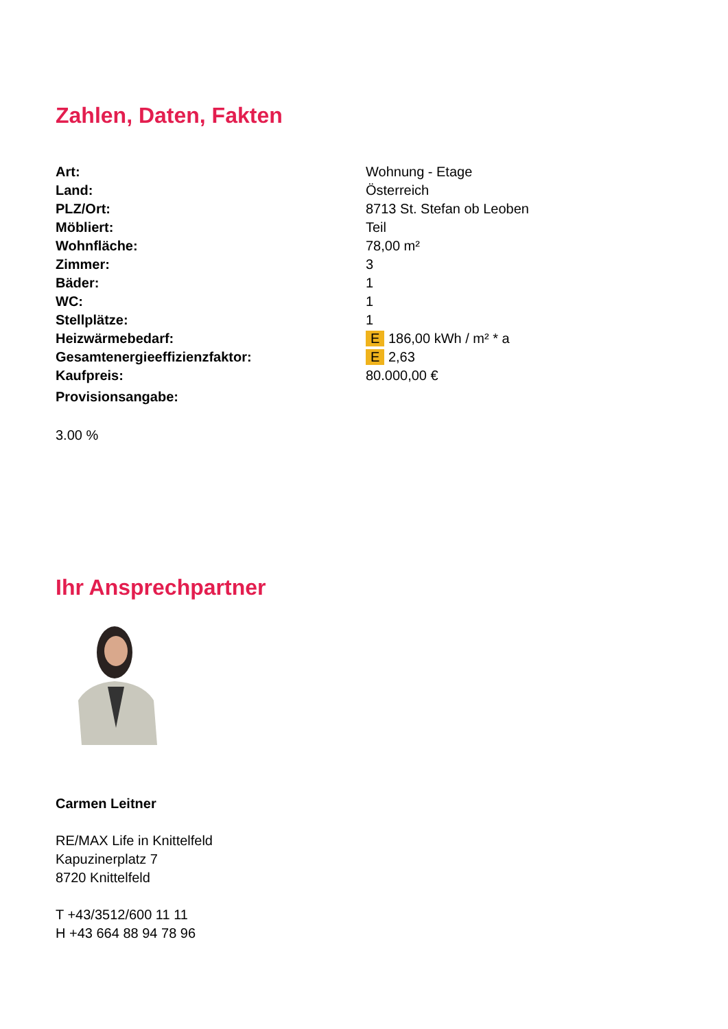Zahlen, Daten, Fakten
| Art: | Wohnung - Etage |
| Land: | Österreich |
| PLZ/Ort: | 8713 St. Stefan ob Leoben |
| Möbliert: | Teil |
| Wohnfläche: | 78,00 m² |
| Zimmer: | 3 |
| Bäder: | 1 |
| WC: | 1 |
| Stellplätze: | 1 |
| Heizwärmebedarf: | E 186,00 kWh / m² * a |
| Gesamtenergieeffizienzfaktor: | E 2,63 |
| Kaufpreis: | 80.000,00 € |
| Provisionsangabe: | |
3.00 %
Ihr Ansprechpartner
Carmen Leitner
RE/MAX Life in Knittelfeld
Kapuzinerplatz 7
8720 Knittelfeld
T +43/3512/600 11 11
H +43 664 88 94 78 96